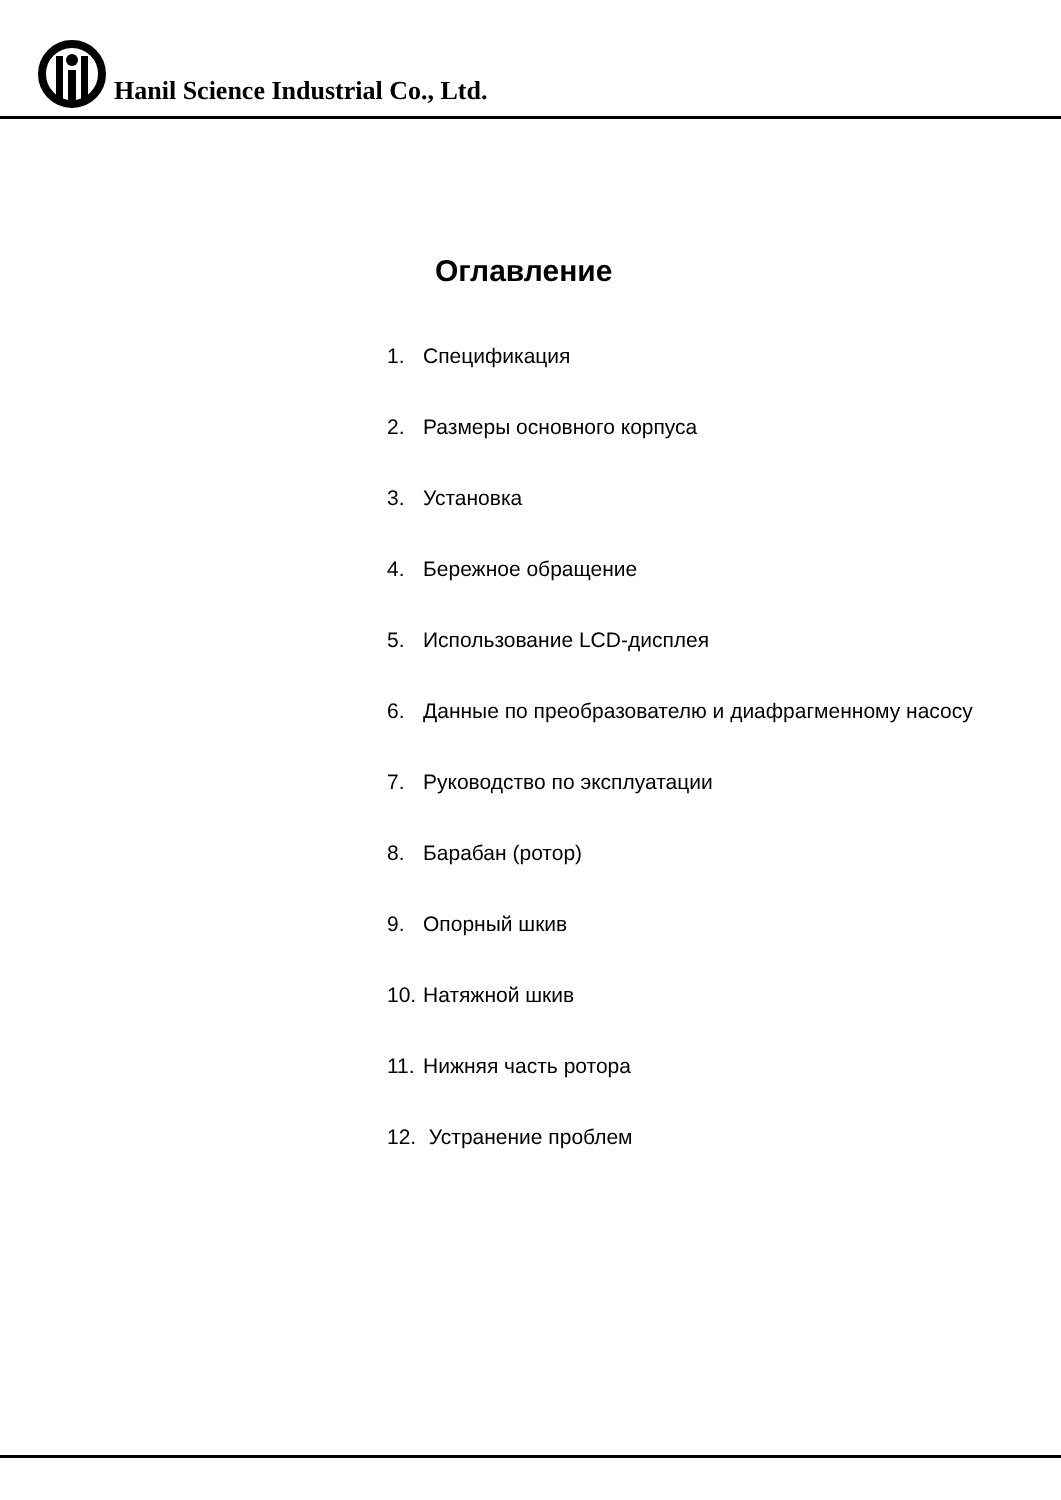Hanil Science Industrial Co., Ltd.
Оглавление
1. Спецификация
2. Размеры основного корпуса
3. Установка
4. Бережное обращение
5. Использование LCD-дисплея
6. Данные по преобразователю и диафрагменному насосу
7. Руководство по эксплуатации
8. Барабан (ротор)
9. Опорный шкив
10. Натяжной шкив
11. Нижняя часть ротора
12. Устранение проблем